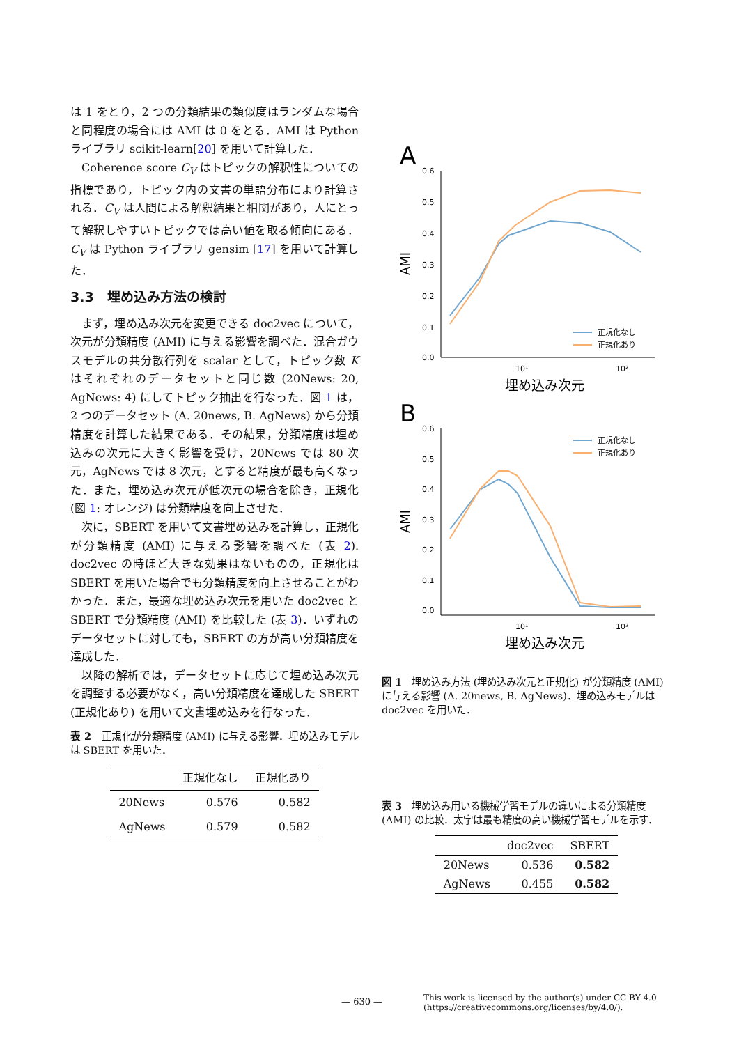は 1 をとり，2 つの分類結果の類似度はランダムな場合と同程度の場合には AMI は 0 をとる．AMI は Python ライブラリ scikit-learn[20] を用いて計算した．
Coherence score C<sub>V</sub> はトピックの解釈性についての指標であり，トピック内の文書の単語分布により計算される．C<sub>V</sub> は人間による解釈結果と相関があり，人にとって解釈しやすいトピックでは高い値を取る傾向にある．C<sub>V</sub> は Python ライブラリ gensim [17] を用いて計算した．
3.3　埋め込み方法の検討
まず，埋め込み次元を変更できる doc2vec について，次元が分類精度 (AMI) に与える影響を調べた．混合ガウスモデルの共分散行列を scalar として，トピック数 K はそれぞれのデータセットと同じ数 (20News: 20, AgNews: 4) にしてトピック抽出を行なった．図 1 は，2 つのデータセット (A. 20news, B. AgNews) から分類精度を計算した結果である．その結果，分類精度は埋め込みの次元に大きく影響を受け，20News では 80 次元，AgNews では 8 次元，とすると精度が最も高くなった．また，埋め込み次元が低次元の場合を除き，正規化 (図 1: オレンジ) は分類精度を向上させた．
次に，SBERT を用いて文書埋め込みを計算し，正規化が分類精度 (AMI) に与える影響を調べた (表 2). doc2vec の時ほど大きな効果はないものの，正規化は SBERT を用いた場合でも分類精度を向上させることがわかった．また，最適な埋め込み次元を用いた doc2vec と SBERT で分類精度 (AMI) を比較した (表 3)．いずれのデータセットに対しても，SBERT の方が高い分類精度を達成した．
以降の解析では，データセットに応じて埋め込み次元を調整する必要がなく，高い分類精度を達成した SBERT (正規化あり) を用いて文書埋め込みを行なった．
表 2　正規化が分類精度 (AMI) に与える影響．埋め込みモデルは SBERT を用いた．
| | 正規化なし | 正規化あり |
| --- | --- | --- |
| 20News | 0.576 | 0.582 |
| AgNews | 0.579 | 0.582 |
A
0.6
0.5
0.4
0.3
0.2
0.1
0.0
10¹
10²
AMI
埋め込み次元
正規化なし
正規化あり
B
0.6
0.5
0.4
0.3
0.2
0.1
0.0
10¹
10²
AMI
埋め込み次元
正規化なし
正規化あり
図 1　埋め込み方法 (埋め込み次元と正規化) が分類精度 (AMI) に与える影響 (A. 20news, B. AgNews)．埋め込みモデルは doc2vec を用いた．
表 3　埋め込み用いる機械学習モデルの違いによる分類精度 (AMI) の比較．太字は最も精度の高い機械学習モデルを示す．
| | doc2vec | SBERT |
| --- | --- | --- |
| 20News | 0.536 | 0.582 |
| AgNews | 0.455 | 0.582 |
— 630 —
This work is licensed by the author(s) under CC BY 4.0
(https://creativecommons.org/licenses/by/4.0/).